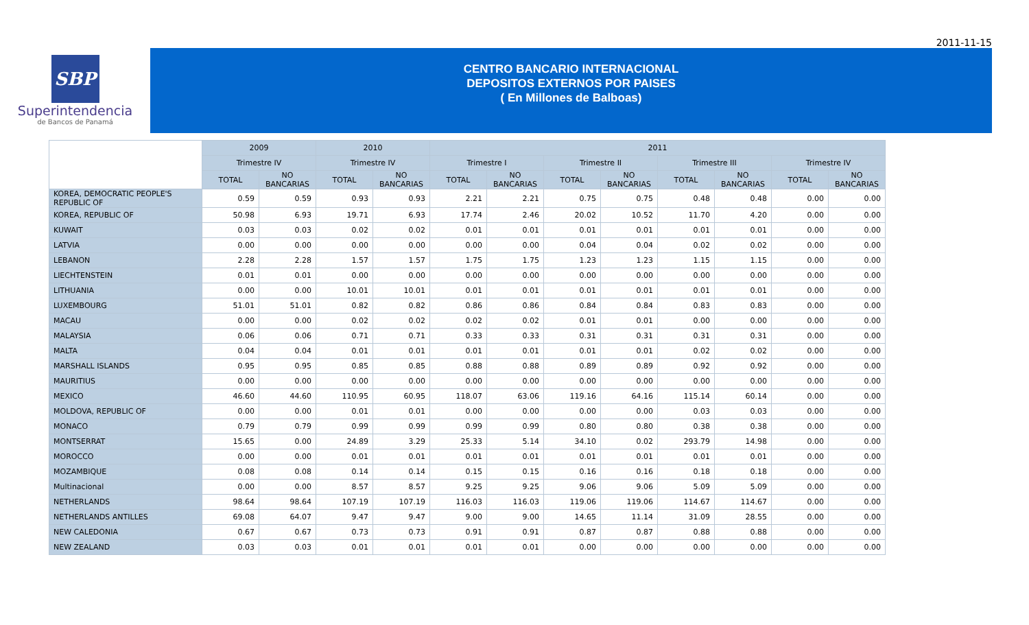2011-11-15
SBP
Superintendencia
de Bancos de Panamá
CENTRO BANCARIO INTERNACIONAL
DEPOSITOS EXTERNOS POR PAISES
( En Millones de Balboas)
| | 2009 | | 2010 | | 2011 | | | | | | | |
| --- | --- | --- | --- | --- | --- | --- | --- | --- | --- | --- | --- | --- |
| | Trimestre IV | | Trimestre IV | | Trimestre I | | Trimestre II | | Trimestre III | | Trimestre IV | |
| | TOTAL | NO BANCARIAS | TOTAL | NO BANCARIAS | TOTAL | NO BANCARIAS | TOTAL | NO BANCARIAS | TOTAL | NO BANCARIAS | TOTAL | NO BANCARIAS |
| KOREA, DEMOCRATIC PEOPLE'S REPUBLIC OF | 0.59 | 0.59 | 0.93 | 0.93 | 2.21 | 2.21 | 0.75 | 0.75 | 0.48 | 0.48 | 0.00 | 0.00 |
| KOREA, REPUBLIC OF | 50.98 | 6.93 | 19.71 | 6.93 | 17.74 | 2.46 | 20.02 | 10.52 | 11.70 | 4.20 | 0.00 | 0.00 |
| KUWAIT | 0.03 | 0.03 | 0.02 | 0.02 | 0.01 | 0.01 | 0.01 | 0.01 | 0.01 | 0.01 | 0.00 | 0.00 |
| LATVIA | 0.00 | 0.00 | 0.00 | 0.00 | 0.00 | 0.00 | 0.04 | 0.04 | 0.02 | 0.02 | 0.00 | 0.00 |
| LEBANON | 2.28 | 2.28 | 1.57 | 1.57 | 1.75 | 1.75 | 1.23 | 1.23 | 1.15 | 1.15 | 0.00 | 0.00 |
| LIECHTENSTEIN | 0.01 | 0.01 | 0.00 | 0.00 | 0.00 | 0.00 | 0.00 | 0.00 | 0.00 | 0.00 | 0.00 | 0.00 |
| LITHUANIA | 0.00 | 0.00 | 10.01 | 10.01 | 0.01 | 0.01 | 0.01 | 0.01 | 0.01 | 0.01 | 0.00 | 0.00 |
| LUXEMBOURG | 51.01 | 51.01 | 0.82 | 0.82 | 0.86 | 0.86 | 0.84 | 0.84 | 0.83 | 0.83 | 0.00 | 0.00 |
| MACAU | 0.00 | 0.00 | 0.02 | 0.02 | 0.02 | 0.02 | 0.01 | 0.01 | 0.00 | 0.00 | 0.00 | 0.00 |
| MALAYSIA | 0.06 | 0.06 | 0.71 | 0.71 | 0.33 | 0.33 | 0.31 | 0.31 | 0.31 | 0.31 | 0.00 | 0.00 |
| MALTA | 0.04 | 0.04 | 0.01 | 0.01 | 0.01 | 0.01 | 0.01 | 0.01 | 0.02 | 0.02 | 0.00 | 0.00 |
| MARSHALL ISLANDS | 0.95 | 0.95 | 0.85 | 0.85 | 0.88 | 0.88 | 0.89 | 0.89 | 0.92 | 0.92 | 0.00 | 0.00 |
| MAURITIUS | 0.00 | 0.00 | 0.00 | 0.00 | 0.00 | 0.00 | 0.00 | 0.00 | 0.00 | 0.00 | 0.00 | 0.00 |
| MEXICO | 46.60 | 44.60 | 110.95 | 60.95 | 118.07 | 63.06 | 119.16 | 64.16 | 115.14 | 60.14 | 0.00 | 0.00 |
| MOLDOVA, REPUBLIC OF | 0.00 | 0.00 | 0.01 | 0.01 | 0.00 | 0.00 | 0.00 | 0.00 | 0.03 | 0.03 | 0.00 | 0.00 |
| MONACO | 0.79 | 0.79 | 0.99 | 0.99 | 0.99 | 0.99 | 0.80 | 0.80 | 0.38 | 0.38 | 0.00 | 0.00 |
| MONTSERRAT | 15.65 | 0.00 | 24.89 | 3.29 | 25.33 | 5.14 | 34.10 | 0.02 | 293.79 | 14.98 | 0.00 | 0.00 |
| MOROCCO | 0.00 | 0.00 | 0.01 | 0.01 | 0.01 | 0.01 | 0.01 | 0.01 | 0.01 | 0.01 | 0.00 | 0.00 |
| MOZAMBIQUE | 0.08 | 0.08 | 0.14 | 0.14 | 0.15 | 0.15 | 0.16 | 0.16 | 0.18 | 0.18 | 0.00 | 0.00 |
| Multinacional | 0.00 | 0.00 | 8.57 | 8.57 | 9.25 | 9.25 | 9.06 | 9.06 | 5.09 | 5.09 | 0.00 | 0.00 |
| NETHERLANDS | 98.64 | 98.64 | 107.19 | 107.19 | 116.03 | 116.03 | 119.06 | 119.06 | 114.67 | 114.67 | 0.00 | 0.00 |
| NETHERLANDS ANTILLES | 69.08 | 64.07 | 9.47 | 9.47 | 9.00 | 9.00 | 14.65 | 11.14 | 31.09 | 28.55 | 0.00 | 0.00 |
| NEW CALEDONIA | 0.67 | 0.67 | 0.73 | 0.73 | 0.91 | 0.91 | 0.87 | 0.87 | 0.88 | 0.88 | 0.00 | 0.00 |
| NEW ZEALAND | 0.03 | 0.03 | 0.01 | 0.01 | 0.01 | 0.01 | 0.00 | 0.00 | 0.00 | 0.00 | 0.00 | 0.00 |